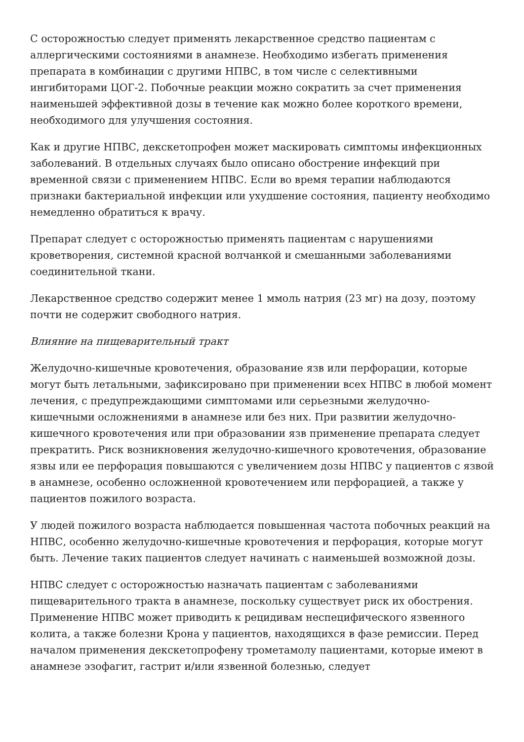С осторожностью следует применять лекарственное средство пациентам с аллергическими состояниями в анамнезе. Необходимо избегать применения препарата в комбинации с другими НПВС, в том числе с селективными ингибиторами ЦОГ-2. Побочные реакции можно сократить за счет применения наименьшей эффективной дозы в течение как можно более короткого времени, необходимого для улучшения состояния.
Как и другие НПВС, декскетопрофен может маскировать симптомы инфекционных заболеваний. В отдельных случаях было описано обострение инфекций при временной связи с применением НПВС. Если во время терапии наблюдаются признаки бактериальной инфекции или ухудшение состояния, пациенту необходимо немедленно обратиться к врачу.
Препарат следует с осторожностью применять пациентам с нарушениями кроветворения, системной красной волчанкой и смешанными заболеваниями соединительной ткани.
Лекарственное средство содержит менее 1 ммоль натрия (23 мг) на дозу, поэтому почти не содержит свободного натрия.
Влияние на пищеварительный тракт
Желудочно-кишечные кровотечения, образование язв или перфорации, которые могут быть летальными, зафиксировано при применении всех НПВС в любой момент лечения, с предупреждающими симптомами или серьезными желудочно-кишечными осложнениями в анамнезе или без них. При развитии желудочно-кишечного кровотечения или при образовании язв применение препарата следует прекратить. Риск возникновения желудочно-кишечного кровотечения, образование язвы или ее перфорация повышаются с увеличением дозы НПВС у пациентов с язвой в анамнезе, особенно осложненной кровотечением или перфорацией, а также у пациентов пожилого возраста.
У людей пожилого возраста наблюдается повышенная частота побочных реакций на НПВС, особенно желудочно-кишечные кровотечения и перфорация, которые могут быть. Лечение таких пациентов следует начинать с наименьшей возможной дозы.
НПВС следует с осторожностью назначать пациентам с заболеваниями пищеварительного тракта в анамнезе, поскольку существует риск их обострения. Применение НПВС может приводить к рецидивам неспецифического язвенного колита, а также болезни Крона у пациентов, находящихся в фазе ремиссии. Перед началом применения декскетопрофену трометамолу пациентами, которые имеют в анамнезе эзофагит, гастрит и/или язвенной болезнью, следует